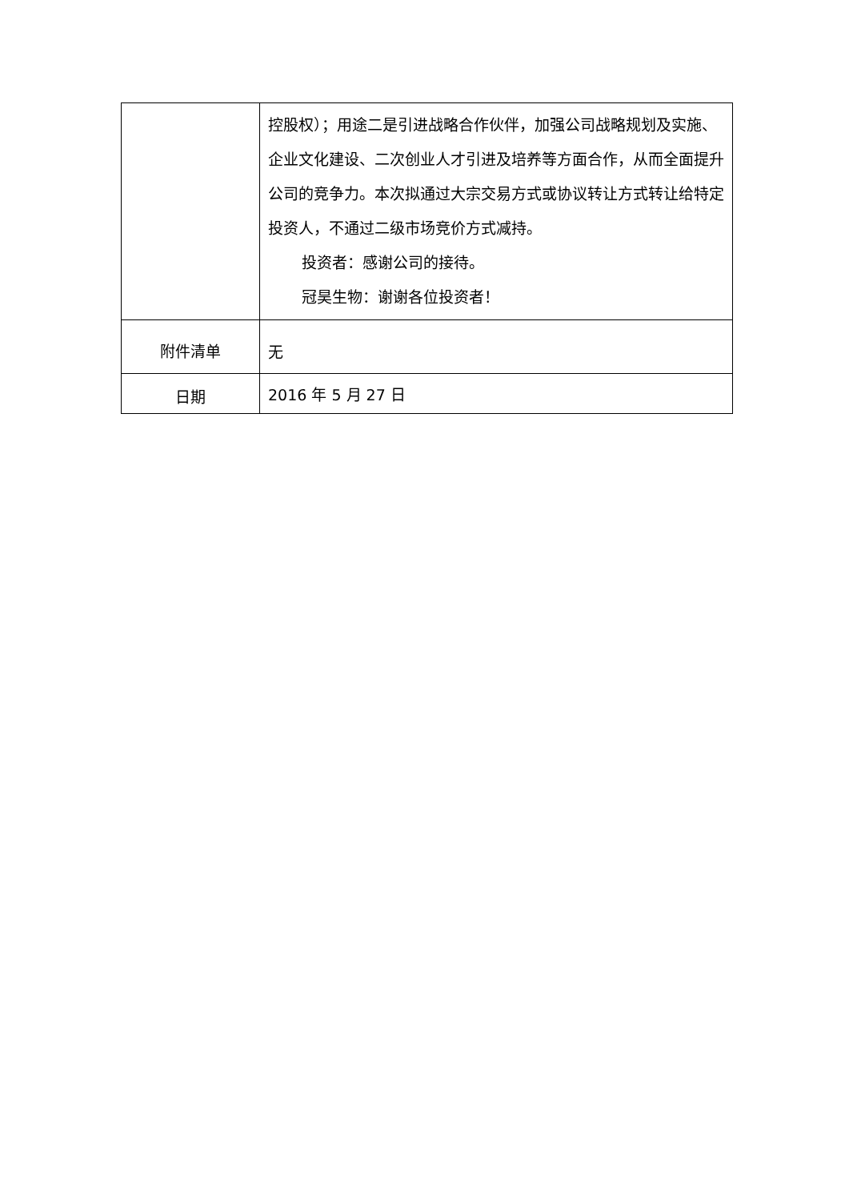| | 控股权）；用途二是引进战略合作伙伴，加强公司战略规划及实施、企业文化建设、二次创业人才引进及培养等方面合作，从而全面提升公司的竞争力。本次拟通过大宗交易方式或协议转让方式转让给特定投资人，不通过二级市场竞价方式减持。 投资者：感谢公司的接待。 冠昊生物：谢谢各位投资者！ |
| 附件清单 | 无 |
| 日期 | 2016 年 5 月 27 日 |